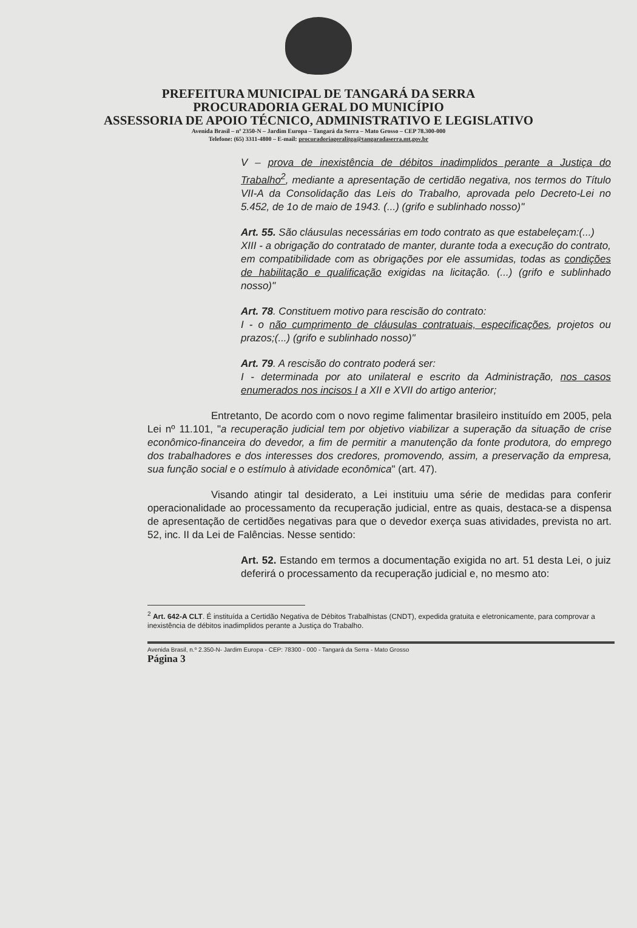PREFEITURA MUNICIPAL DE TANGARÁ DA SERRA
PROCURADORIA GERAL DO MUNICÍPIO
ASSESSORIA DE APOIO TÉCNICO, ADMINISTRATIVO E LEGISLATIVO
Avenida Brasil – nº 2350-N – Jardim Europa – Tangará da Serra – Mato Grosso – CEP 78.300-000
Telefone: (65) 3311-4800 – E-mail: procuradoriageralitga@tangaradaserra.mt.gov.br
V – prova de inexistência de débitos inadimplidos perante a Justiça do Trabalho<sup>2</sup>, mediante a apresentação de certidão negativa, nos termos do Título VII-A da Consolidação das Leis do Trabalho, aprovada pelo Decreto-Lei no 5.452, de 1o de maio de 1943. (...) (grifo e sublinhado nosso)"
Art. 55. São cláusulas necessárias em todo contrato as que estabeleçam:(...)
XIII - a obrigação do contratado de manter, durante toda a execução do contrato, em compatibilidade com as obrigações por ele assumidas, todas as condições de habilitação e qualificação exigidas na licitação. (...) (grifo e sublinhado nosso)"
Art. 78. Constituem motivo para rescisão do contrato:
I - o não cumprimento de cláusulas contratuais, especificações, projetos ou prazos;(...) (grifo e sublinhado nosso)"
Art. 79. A rescisão do contrato poderá ser:
I - determinada por ato unilateral e escrito da Administração, nos casos enumerados nos incisos I a XII e XVII do artigo anterior;
Entretanto, De acordo com o novo regime falimentar brasileiro instituído em 2005, pela Lei nº 11.101, "a recuperação judicial tem por objetivo viabilizar a superação da situação de crise econômico-financeira do devedor, a fim de permitir a manutenção da fonte produtora, do emprego dos trabalhadores e dos interesses dos credores, promovendo, assim, a preservação da empresa, sua função social e o estímulo à atividade econômica" (art. 47).
Visando atingir tal desiderato, a Lei instituiu uma série de medidas para conferir operacionalidade ao processamento da recuperação judicial, entre as quais, destaca-se a dispensa de apresentação de certidões negativas para que o devedor exerça suas atividades, prevista no art. 52, inc. II da Lei de Falências. Nesse sentido:
Art. 52. Estando em termos a documentação exigida no art. 51 desta Lei, o juiz deferirá o processamento da recuperação judicial e, no mesmo ato:
<sup>2</sup> Art. 642-A CLT. É instituída a Certidão Negativa de Débitos Trabalhistas (CNDT), expedida gratuita e eletronicamente, para comprovar a inexistência de débitos inadimplidos perante a Justiça do Trabalho.
Avenida Brasil, n.º 2.350-N- Jardim Europa - CEP: 78300 - 000 - Tangará da Serra - Mato Grosso
Página 3